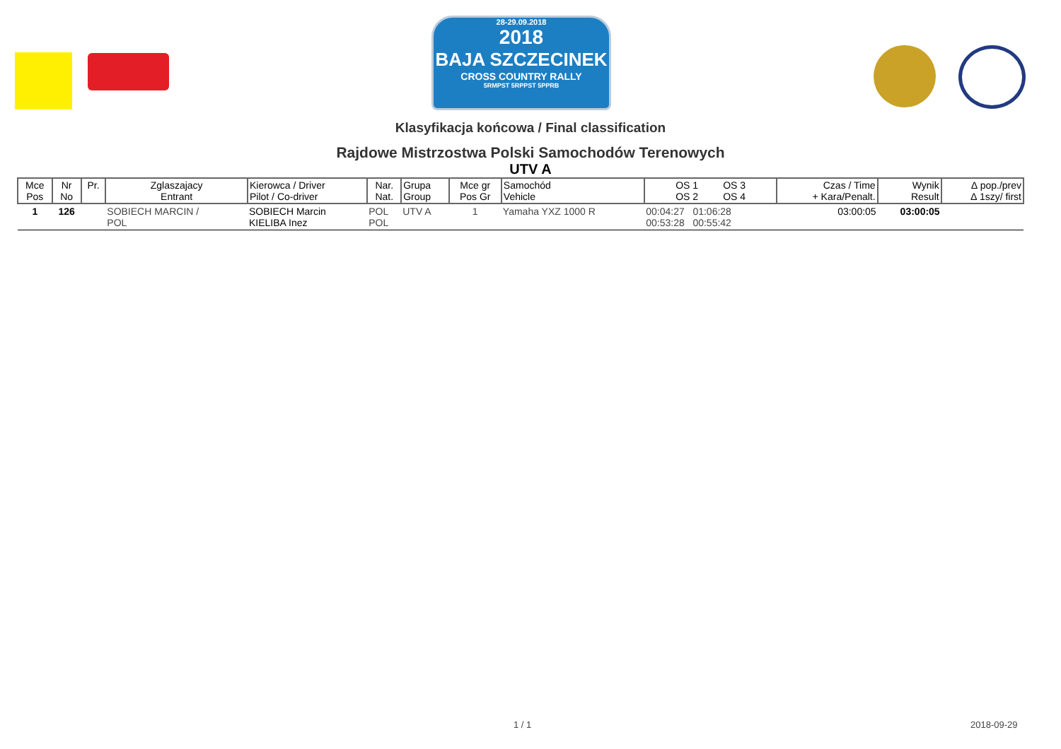28-29.09.2018
2018
BAJA SZCZECINEK
CROSS COUNTRY RALLY
5RMPST 5RPPST 5PPRB
Klasyfikacja końcowa / Final classification
Rajdowe Mistrzostwa Polski Samochodów Terenowych
UTV A
| Mce Pos | Nr No | Pr. | Zglaszajacy Entrant | Kierowca / Driver Pilot / Co-driver | Nar. Nat. | Grupa Group | Mce gr Pos Gr | Samochód Vehicle | OS 1 OS 3 OS 2 OS 4 | Czas / Time + Kara/Penalt. | Wynik Result | ∆ pop./prev ∆ 1szy/ first |
| --- | --- | --- | --- | --- | --- | --- | --- | --- | --- | --- | --- | --- |
| 1 | 126 | | SOBIECH MARCIN / POL | SOBIECH Marcin KIELIBA Inez | POL POL | UTV A | 1 | Yamaha YXZ 1000 R | 00:04:27 01:06:28 00:53:28 00:55:42 | 03:00:05 | 03:00:05 | |
1 / 1 2018-09-29